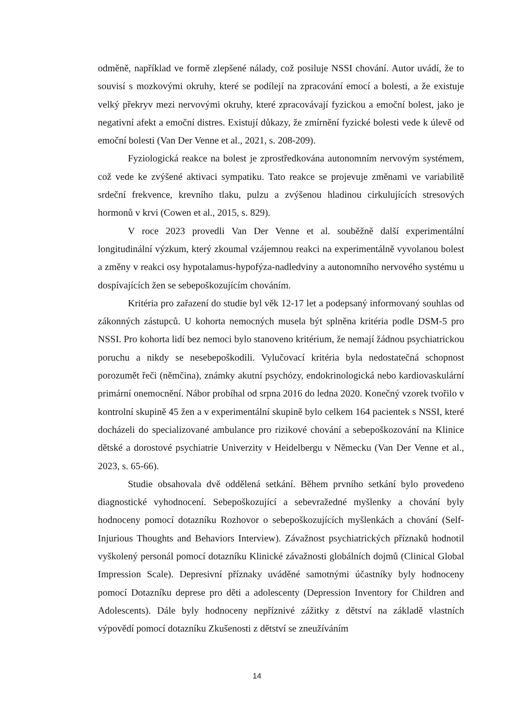odměně, například ve formě zlepšené nálady, což posiluje NSSI chování. Autor uvádí, že to souvisí s mozkovými okruhy, které se podílejí na zpracování emocí a bolesti, a že existuje velký překryv mezi nervovými okruhy, které zpracovávají fyzickou a emoční bolest, jako je negativní afekt a emoční distres. Existují důkazy, že zmírnění fyzické bolesti vede k úlevě od emoční bolesti (Van Der Venne et al., 2021, s. 208-209).
Fyziologická reakce na bolest je zprostředkována autonomním nervovým systémem, což vede ke zvýšené aktivaci sympatiku. Tato reakce se projevuje změnami ve variabilitě srdeční frekvence, krevního tlaku, pulzu a zvýšenou hladinou cirkulujících stresových hormonů v krvi (Cowen et al., 2015, s. 829).
V roce 2023 provedli Van Der Venne et al. souběžně další experimentální longitudinální výzkum, který zkoumal vzájemnou reakci na experimentálně vyvolanou bolest a změny v reakci osy hypotalamus-hypofýza-nadledviny a autonomního nervového systému u dospívajících žen se sebepoškozujícím chováním.
Kritéria pro zařazení do studie byl věk 12-17 let a podepsaný informovaný souhlas od zákonných zástupců. U kohorta nemocných musela být splněna kritéria podle DSM-5 pro NSSI. Pro kohorta lidí bez nemoci bylo stanoveno kritérium, že nemají žádnou psychiatrickou poruchu a nikdy se nesebepoškodili. Vylučovací kritéria byla nedostatečná schopnost porozumět řeči (němčina), známky akutní psychózy, endokrinologická nebo kardiovaskulární primární onemocnění. Nábor probíhal od srpna 2016 do ledna 2020. Konečný vzorek tvořilo v kontrolní skupině 45 žen a v experimentální skupině bylo celkem 164 pacientek s NSSI, které docházeli do specializované ambulance pro rizikové chování a sebepoškozování na Klinice dětské a dorostové psychiatrie Univerzity v Heidelbergu v Německu (Van Der Venne et al., 2023, s. 65-66).
Studie obsahovala dvě oddělená setkání. Během prvního setkání bylo provedeno diagnostické vyhodnocení. Sebepoškozující a sebevražedné myšlenky a chování byly hodnoceny pomocí dotazníku Rozhovor o sebepoškozujících myšlenkách a chování (Self-Injurious Thoughts and Behaviors Interview). Závažnost psychiatrických příznaků hodnotil vyškolený personál pomocí dotazníku Klinické závažnosti globálních dojmů (Clinical Global Impression Scale). Depresivní příznaky uváděné samotnými účastníky byly hodnoceny pomocí Dotazníku deprese pro děti a adolescenty (Depression Inventory for Children and Adolescents). Dále byly hodnoceny nepříznivé zážitky z dětství na základě vlastních výpovědí pomocí dotazníku Zkušenosti z dětství se zneužíváním
14